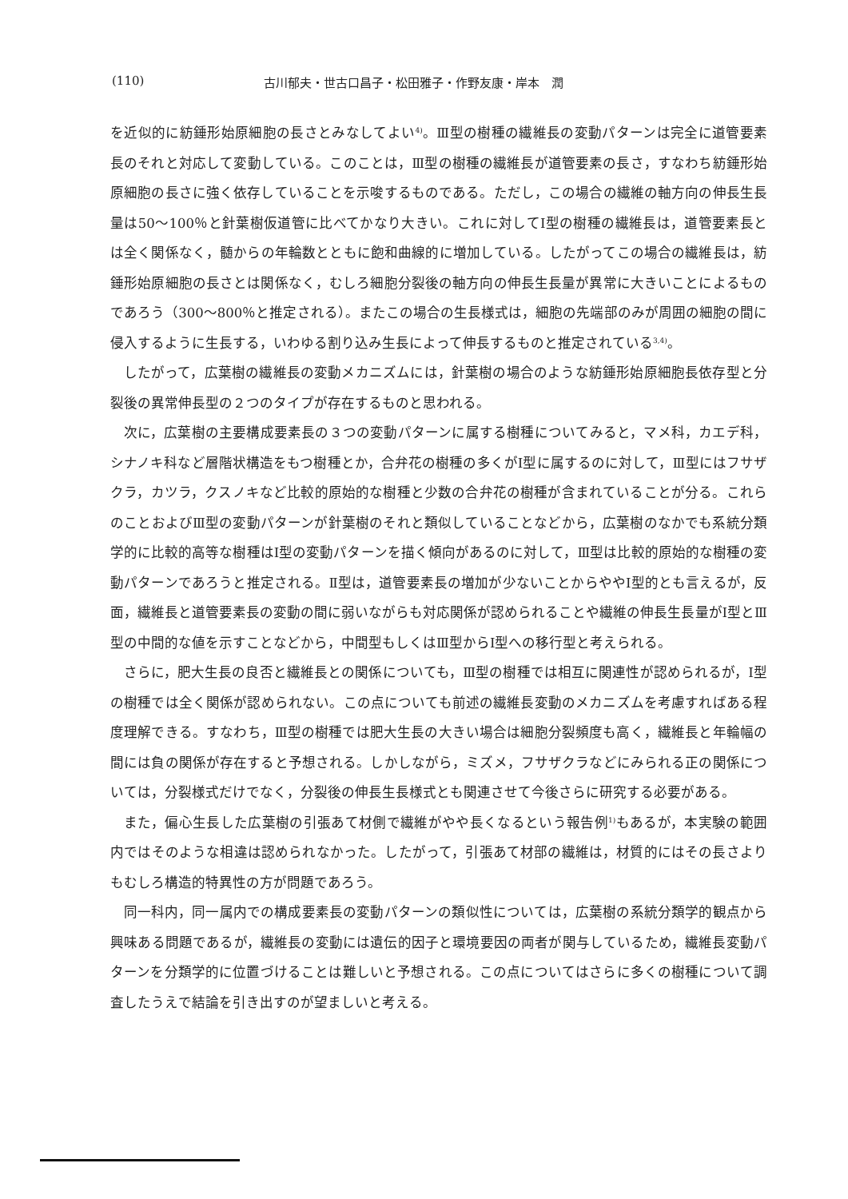(110) 古川郁夫・世古口昌子・松田雅子・作野友康・岸本　潤
を近似的に紡錘形始原細胞の長さとみなしてよい<sup>4)</sup>。Ⅲ型の樹種の繊維長の変動パターンは完全に道管要素長のそれと対応して変動している。このことは，Ⅲ型の樹種の繊維長が道管要素の長さ，すなわち紡錘形始原細胞の長さに強く依存していることを示唆するものである。ただし，この場合の繊維の軸方向の伸長生長量は50～100％と針葉樹仮道管に比べてかなり大きい。これに対してⅠ型の樹種の繊維長は，道管要素長とは全く関係なく，髄からの年輪数とともに飽和曲線的に増加している。したがってこの場合の繊維長は，紡錘形始原細胞の長さとは関係なく，むしろ細胞分裂後の軸方向の伸長生長量が異常に大きいことによるものであろう（300～800％と推定される）。またこの場合の生長様式は，細胞の先端部のみが周囲の細胞の間に侵入するように生長する，いわゆる割り込み生長によって伸長するものと推定されている<sup>3,4)</sup>。
したがって，広葉樹の繊維長の変動メカニズムには，針葉樹の場合のような紡錘形始原細胞長依存型と分裂後の異常伸長型の２つのタイプが存在するものと思われる。
次に，広葉樹の主要構成要素長の３つの変動パターンに属する樹種についてみると，マメ科，カエデ科，シナノキ科など層階状構造をもつ樹種とか，合弁花の樹種の多くがⅠ型に属するのに対して，Ⅲ型にはフサザクラ，カツラ，クスノキなど比較的原始的な樹種と少数の合弁花の樹種が含まれていることが分る。これらのことおよびⅢ型の変動パターンが針葉樹のそれと類似していることなどから，広葉樹のなかでも系統分類学的に比較的高等な樹種はⅠ型の変動パターンを描く傾向があるのに対して，Ⅲ型は比較的原始的な樹種の変動パターンであろうと推定される。Ⅱ型は，道管要素長の増加が少ないことからややⅠ型的とも言えるが，反面，繊維長と道管要素長の変動の間に弱いながらも対応関係が認められることや繊維の伸長生長量がⅠ型とⅢ型の中間的な値を示すことなどから，中間型もしくはⅢ型からⅠ型への移行型と考えられる。
さらに，肥大生長の良否と繊維長との関係についても，Ⅲ型の樹種では相互に関連性が認められるが，Ⅰ型の樹種では全く関係が認められない。この点についても前述の繊維長変動のメカニズムを考慮すればある程度理解できる。すなわち，Ⅲ型の樹種では肥大生長の大きい場合は細胞分裂頻度も高く，繊維長と年輪幅の間には負の関係が存在すると予想される。しかしながら，ミズメ，フサザクラなどにみられる正の関係については，分裂様式だけでなく，分裂後の伸長生長様式とも関連させて今後さらに研究する必要がある。
また，偏心生長した広葉樹の引張あて材側で繊維がやや長くなるという報告例<sup>1)</sup>もあるが，本実験の範囲内ではそのような相違は認められなかった。したがって，引張あて材部の繊維は，材質的にはその長さよりもむしろ構造的特異性の方が問題であろう。
同一科内，同一属内での構成要素長の変動パターンの類似性については，広葉樹の系統分類学的観点から興味ある問題であるが，繊維長の変動には遺伝的因子と環境要因の両者が関与しているため，繊維長変動パターンを分類学的に位置づけることは難しいと予想される。この点についてはさらに多くの樹種について調査したうえで結論を引き出すのが望ましいと考える。